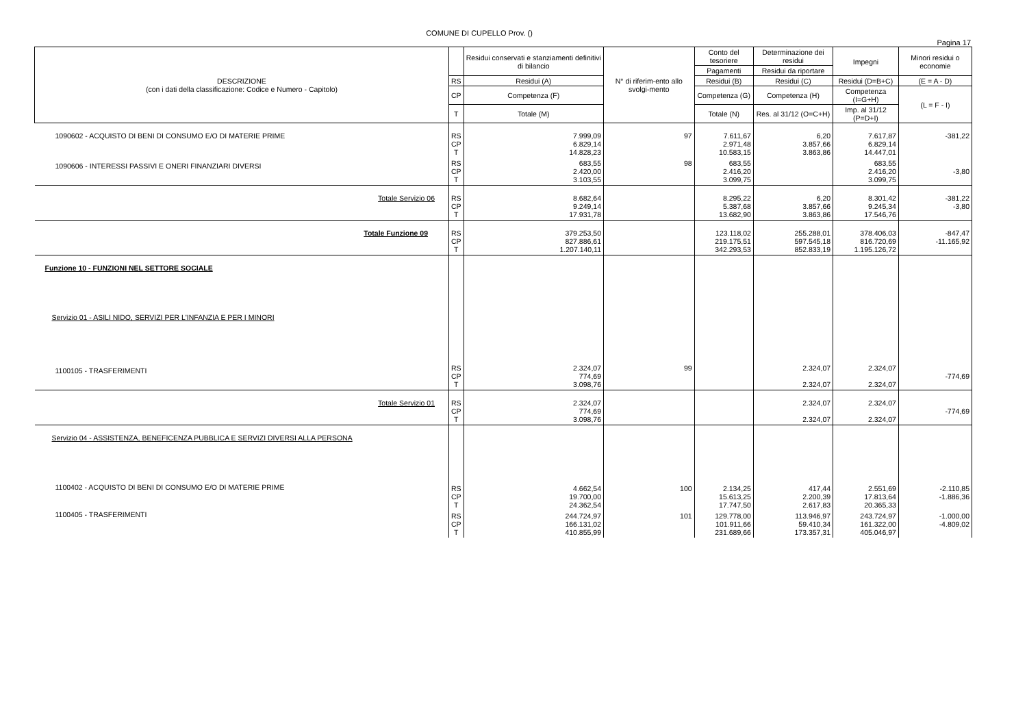COMUNE DI CUPELLO Prov. ()
Pagina 17
| DESCRIZIONE (con i dati della classificazione: Codice e Numero - Capitolo) | | Residui conservati e stanziamenti definitivi di bilancio | N° di riferim-ento allo svolgi-mento | Conto del tesoriere | Determinazione dei residui | Impegni | Minori residui o economie |
| --- | --- | --- | --- | --- | --- | --- | --- |
| | | | | Pagamenti | Residui da riportare | | |
| | RS | Residui (A) | | Residui (B) | Residui (C) | Residui (D=B+C) | (E = A - D) |
| | CP | Competenza (F) | | Competenza (G) | Competenza (H) | Competenza (I=G+H) | (L = F - I) |
| | T | Totale (M) | | Totale (N) | Res. al 31/12 (O=C+H) | Imp. al 31/12 (P=D+I) | |
| 1090602 - ACQUISTO DI BENI DI CONSUMO E/O DI MATERIE PRIME | RS CP T | 7.999,09 6.829,14 14.828,23 | 97 | 7.611,67 2.971,48 10.583,15 | 6,20 3.857,66 3.863,86 | 7.617,87 6.829,14 14.447,01 | -381,22 |
| 1090606 - INTERESSI PASSIVI E ONERI FINANZIARI DIVERSI | RS CP T | 683,55 2.420,00 3.103,55 | 98 | 683,55 2.416,20 3.099,75 | | 683,55 2.416,20 3.099,75 | -3,80 |
| Totale Servizio 06 | RS CP T | 8.682,64 9.249,14 17.931,78 | | 8.295,22 5.387,68 13.682,90 | 6,20 3.857,66 3.863,86 | 8.301,42 9.245,34 17.546,76 | -381,22 -3,80 |
| Totale Funzione 09 | RS CP T | 379.253,50 827.886,61 1.207.140,11 | | 123.118,02 219.175,51 342.293,53 | 255.288,01 597.545,18 852.833,19 | 378.406,03 816.720,69 1.195.126,72 | -847,47 -11.165,92 |
| Funzione 10 - FUNZIONI NEL SETTORE SOCIALE | | | | | | | |
| Servizio 01 - ASILI NIDO, SERVIZI PER L'INFANZIA E PER I MINORI | | | | | | | |
| 1100105 - TRASFERIMENTI | RS CP T | 2.324,07 774,69 3.098,76 | 99 | | 2.324,07 2.324,07 | 2.324,07 2.324,07 | -774,69 |
| Totale Servizio 01 | RS CP T | 2.324,07 774,69 3.098,76 | | | 2.324,07 2.324,07 | 2.324,07 2.324,07 | -774,69 |
| Servizio 04 - ASSISTENZA, BENEFICENZA PUBBLICA E SERVIZI DIVERSI ALLA PERSONA | | | | | | | |
| 1100402 - ACQUISTO DI BENI DI CONSUMO E/O DI MATERIE PRIME | RS CP T | 4.662,54 19.700,00 24.362,54 | 100 | 2.134,25 15.613,25 17.747,50 | 417,44 2.200,39 2.617,83 | 2.551,69 17.813,64 20.365,33 | -2.110,85 -1.886,36 |
| 1100405 - TRASFERIMENTI | RS CP T | 244.724,97 166.131,02 410.855,99 | 101 | 129.778,00 101.911,66 231.689,66 | 113.946,97 59.410,34 173.357,31 | 243.724,97 161.322,00 405.046,97 | -1.000,00 -4.809,02 |